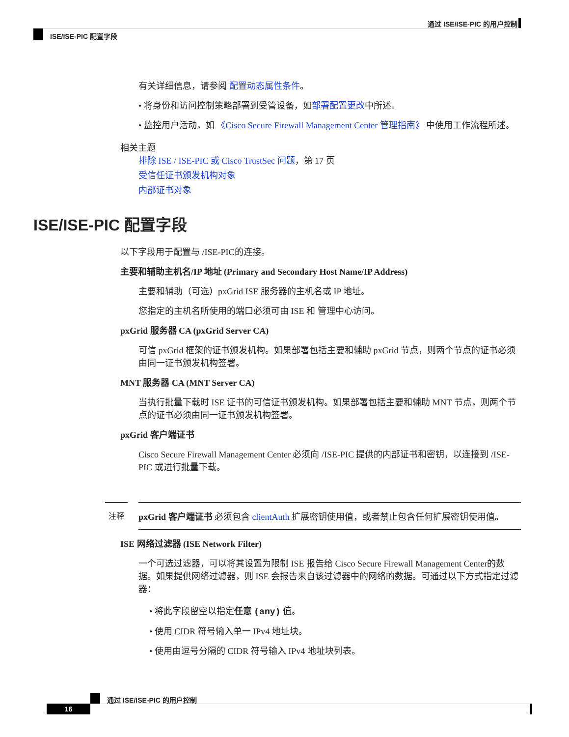通过 ISE/ISE-PIC 的用户控制
ISE/ISE-PIC 配置字段
有关详细信息，请参阅 配置动态属性条件。
• 将身份和访问控制策略部署到受管设备，如部署配置更改中所述。
• 监控用户活动，如 《Cisco Secure Firewall Management Center 管理指南》 中使用工作流程所述。
相关主题
排除 ISE / ISE-PIC 或 Cisco TrustSec 问题，第 17 页
受信任证书颁发机构对象
内部证书对象
ISE/ISE-PIC 配置字段
以下字段用于配置与 /ISE-PIC的连接。
主要和辅助主机名/IP 地址 (Primary and Secondary Host Name/IP Address)
主要和辅助（可选）pxGrid ISE 服务器的主机名或 IP 地址。
您指定的主机名所使用的端口必须可由 ISE 和 管理中心访问。
pxGrid 服务器 CA (pxGrid Server CA)
可信 pxGrid 框架的证书颁发机构。如果部署包括主要和辅助 pxGrid 节点，则两个节点的证书必须由同一证书颁发机构签署。
MNT 服务器 CA (MNT Server CA)
当执行批量下载时 ISE 证书的可信证书颁发机构。如果部署包括主要和辅助 MNT 节点，则两个节点的证书必须由同一证书颁发机构签署。
pxGrid 客户端证书
Cisco Secure Firewall Management Center 必须向 /ISE-PIC 提供的内部证书和密钥，以连接到 /ISE-PIC 或进行批量下载。
注释 pxGrid 客户端证书 必须包含 clientAuth 扩展密钥使用值，或者禁止包含任何扩展密钥使用值。
ISE 网络过滤器 (ISE Network Filter)
一个可选过滤器，可以将其设置为限制 ISE 报告给 Cisco Secure Firewall Management Center的数据。如果提供网络过滤器，则 ISE 会报告来自该过滤器中的网络的数据。可通过以下方式指定过滤器：
• 将此字段留空以指定任意 (any) 值。
• 使用 CIDR 符号输入单一 IPv4 地址块。
• 使用由逗号分隔的 CIDR 符号输入 IPv4 地址块列表。
通过 ISE/ISE-PIC 的用户控制
16